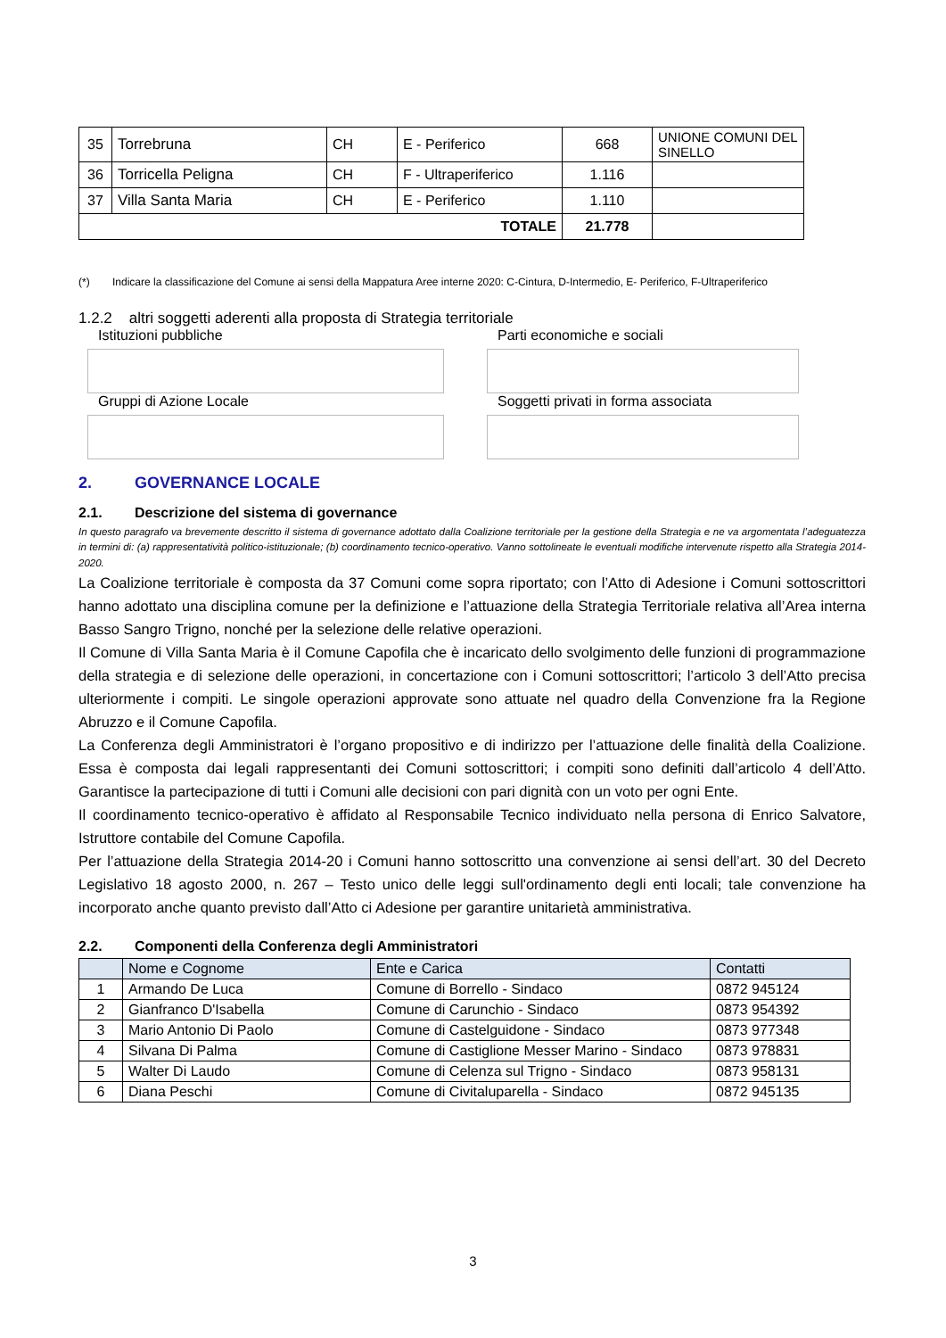| 35 | Torrebruna | CH | E - Periferico | 668 | UNIONE COMUNI DEL SINELLO |
| 36 | Torricella Peligna | CH | F - Ultraperiferico | 1.116 | |
| 37 | Villa Santa Maria | CH | E - Periferico | 1.110 | |
| TOTALE | | | | 21.778 | |
(*) Indicare la classificazione del Comune ai sensi della Mappatura Aree interne 2020: C-Cintura, D-Intermedio, E- Periferico, F-Ultraperiferico
1.2.2 altri soggetti aderenti alla proposta di Strategia territoriale
Istituzioni pubbliche
Parti economiche e sociali
Gruppi di Azione Locale
Soggetti privati in forma associata
2. GOVERNANCE LOCALE
2.1. Descrizione del sistema di governance
In questo paragrafo va brevemente descritto il sistema di governance adottato dalla Coalizione territoriale per la gestione della Strategia e ne va argomentata l’adeguatezza in termini di: (a) rappresentatività politico-istituzionale; (b) coordinamento tecnico-operativo. Vanno sottolineate le eventuali modifiche intervenute rispetto alla Strategia 2014-2020.
La Coalizione territoriale è composta da 37 Comuni come sopra riportato; con l’Atto di Adesione i Comuni sottoscrittori hanno adottato una disciplina comune per la definizione e l’attuazione della Strategia Territoriale relativa all’Area interna Basso Sangro Trigno, nonché per la selezione delle relative operazioni.
Il Comune di Villa Santa Maria è il Comune Capofila che è incaricato dello svolgimento delle funzioni di programmazione della strategia e di selezione delle operazioni, in concertazione con i Comuni sottoscrittori; l’articolo 3 dell’Atto precisa ulteriormente i compiti. Le singole operazioni approvate sono attuate nel quadro della Convenzione fra la Regione Abruzzo e il Comune Capofila.
La Conferenza degli Amministratori è l’organo propositivo e di indirizzo per l’attuazione delle finalità della Coalizione. Essa è composta dai legali rappresentanti dei Comuni sottoscrittori; i compiti sono definiti dall’articolo 4 dell’Atto. Garantisce la partecipazione di tutti i Comuni alle decisioni con pari dignità con un voto per ogni Ente.
Il coordinamento tecnico-operativo è affidato al Responsabile Tecnico individuato nella persona di Enrico Salvatore, Istruttore contabile del Comune Capofila.
Per l’attuazione della Strategia 2014-20 i Comuni hanno sottoscritto una convenzione ai sensi dell’art. 30 del Decreto Legislativo 18 agosto 2000, n. 267 – Testo unico delle leggi sull'ordinamento degli enti locali; tale convenzione ha incorporato anche quanto previsto dall’Atto ci Adesione per garantire unitarietà amministrativa.
2.2. Componenti della Conferenza degli Amministratori
| | Nome e Cognome | Ente e Carica | Contatti |
| --- | --- | --- | --- |
| 1 | Armando De Luca | Comune di Borrello - Sindaco | 0872 945124 |
| 2 | Gianfranco D'Isabella | Comune di Carunchio - Sindaco | 0873 954392 |
| 3 | Mario Antonio Di Paolo | Comune di Castelguidone - Sindaco | 0873 977348 |
| 4 | Silvana Di Palma | Comune di Castiglione Messer Marino - Sindaco | 0873 978831 |
| 5 | Walter Di Laudo | Comune di Celenza sul Trigno - Sindaco | 0873 958131 |
| 6 | Diana Peschi | Comune di Civitaluparella - Sindaco | 0872 945135 |
3